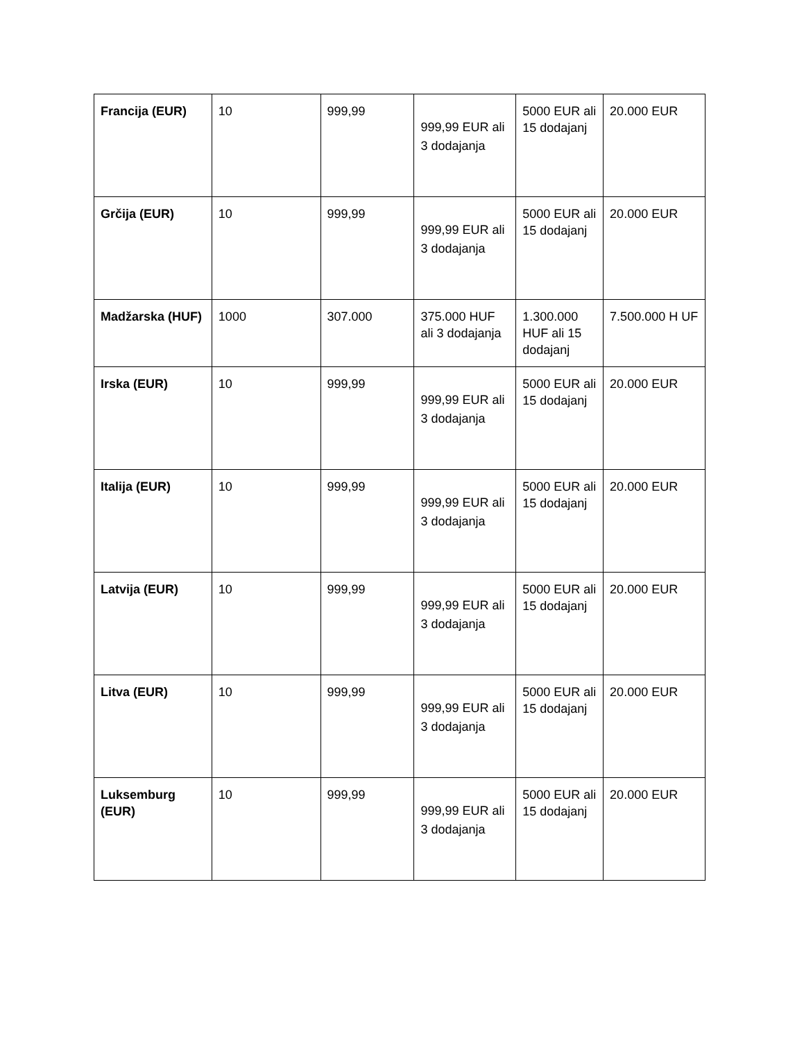| Francija (EUR) | 10 | 999,99 | 999,99 EUR ali 3 dodajanja | 5000 EUR ali 15 dodajanj | 20.000 EUR |
| Grčija (EUR) | 10 | 999,99 | 999,99 EUR ali 3 dodajanja | 5000 EUR ali 15 dodajanj | 20.000 EUR |
| Madžarska (HUF) | 1000 | 307.000 | 375.000 HUF ali 3 dodajanja | 1.300.000 HUF ali 15 dodajanj | 7.500.000 H UF |
| Irska (EUR) | 10 | 999,99 | 999,99 EUR ali 3 dodajanja | 5000 EUR ali 15 dodajanj | 20.000 EUR |
| Italija (EUR) | 10 | 999,99 | 999,99 EUR ali 3 dodajanja | 5000 EUR ali 15 dodajanj | 20.000 EUR |
| Latvija (EUR) | 10 | 999,99 | 999,99 EUR ali 3 dodajanja | 5000 EUR ali 15 dodajanj | 20.000 EUR |
| Litva (EUR) | 10 | 999,99 | 999,99 EUR ali 3 dodajanja | 5000 EUR ali 15 dodajanj | 20.000 EUR |
| Luksemburg (EUR) | 10 | 999,99 | 999,99 EUR ali 3 dodajanja | 5000 EUR ali 15 dodajanj | 20.000 EUR |